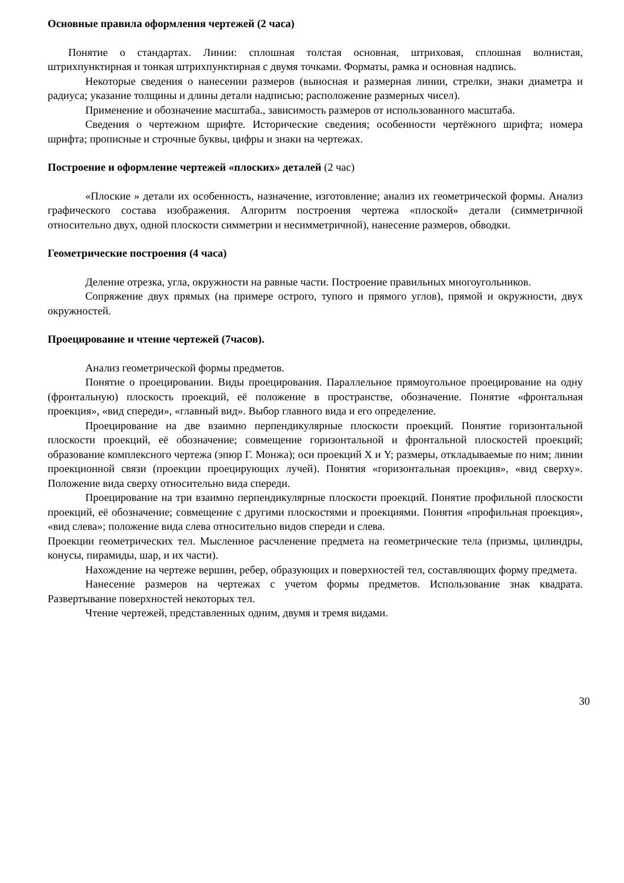Основные правила оформления чертежей (2 часа)
Понятие о стандартах. Линии: сплошная толстая основная, штриховая, сплошная волнистая, штрихпунктирная и тонкая штрихпунктирная с двумя точками. Форматы, рамка и основная надпись.
Некоторые сведения о нанесении размеров (выносная и размерная линии, стрелки, знаки диаметра и радиуса; указание толщины и длины детали надписью; расположение размерных чисел).
Применение и обозначение масштаба., зависимость размеров от использованного масштаба.
Сведения о чертежном шрифте. Исторические сведения; особенности чертёжного шрифта; номера шрифта; прописные и строчные буквы, цифры и знаки на чертежах.
Построение и оформление чертежей «плоских» деталей (2 час)
«Плоские » детали их особенность, назначение, изготовление; анализ их геометрической формы. Анализ графического состава изображения. Алгоритм построения чертежа «плоской» детали (симметричной относительно двух, одной плоскости симметрии и несимметричной), нанесение размеров, обводки.
Геометрические построения (4 часа)
Деление отрезка, угла, окружности на равные части. Построение правильных многоугольников.
Сопряжение двух прямых (на примере острого, тупого и прямого углов), прямой и окружности, двух окружностей.
Проецирование и чтение чертежей (7часов).
Анализ геометрической формы предметов.
Понятие о проецировании. Виды проецирования. Параллельное прямоугольное проецирование на одну (фронтальную) плоскость проекций, её положение в пространстве, обозначение. Понятие «фронтальная проекция», «вид спереди», «главный вид». Выбор главного вида и его определение.
Проецирование на две взаимно перпендикулярные плоскости проекций. Понятие горизонтальной плоскости проекций, её обозначение; совмещение горизонтальной и фронтальной плоскостей проекций; образование комплексного чертежа (эпюр Г. Монжа); оси проекций X и Y; размеры, откладываемые по ним; линии проекционной связи (проекции проецирующих лучей). Понятия «горизонтальная проекция», «вид сверху». Положение вида сверху относительно вида спереди.
Проецирование на три взаимно перпендикулярные плоскости проекций. Понятие профильной плоскости проекций, её обозначение; совмещение с другими плоскостями и проекциями. Понятия «профильная проекция», «вид слева»; положение вида слева относительно видов спереди и слева.
Проекции геометрических тел. Мысленное расчленение предмета на геометрические тела (призмы, цилиндры, конусы, пирамиды, шар, и их части).
Нахождение на чертеже вершин, ребер, образующих и поверхностей тел, составляющих форму предмета.
Нанесение размеров на чертежах с учетом формы предметов. Использование знак квадрата. Развертывание поверхностей некоторых тел.
Чтение чертежей, представленных одним, двумя и тремя видами.
30